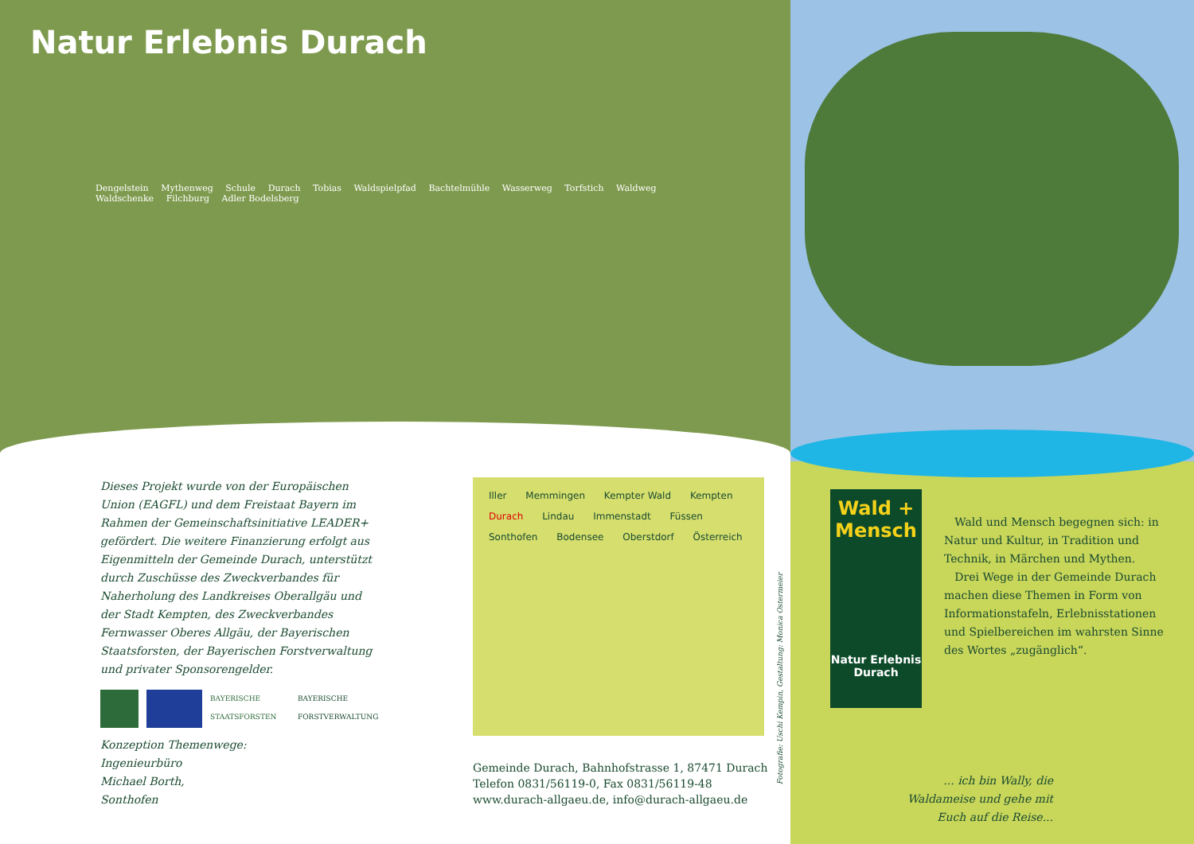Natur Erlebnis Durach
Dengelstein Mythenweg Schule Durach Tobias Waldspielpfad Bachtelmühle Wasserweg Torfstich Waldweg Waldschenke Filchburg Adler Bodelsberg
Dieses Projekt wurde von der Europäischen Union (EAGFL) und dem Freistaat Bayern im Rahmen der Gemeinschaftsinitiative LEADER+ gefördert. Die weitere Finanzierung erfolgt aus Eigenmitteln der Gemeinde Durach, unterstützt durch Zuschüsse des Zweckverbandes für Naherholung des Land­kreises Oberallgäu und der Stadt Kempten, des Zweckverbandes Fernwasser Oberes Allgäu, der Bayerischen Staatsforsten, der Bayerischen Forstverwaltung und privater Sponsorengelder.
BAYERISCHE STAATSFORSTEN
BAYERISCHE FORSTVERWALTUNG
Konzeption Themenwege:
Ingenieurbüro
Michael Borth,
Sonthofen
Iller Memmingen Kempter Wald Kempten Durach Lindau Immenstadt Füssen Sonthofen Bodensee Oberstdorf Österreich
Gemeinde Durach, Bahnhofstrasse 1, 87471 Durach
Telefon 0831/56119-0, Fax 0831/56119-48
www.durach-allgaeu.de, info@durach-allgaeu.de
Fotografie: Uschi Kempin, Gestaltung: Monica Ostermeier
Wald + Mensch
Natur Erlebnis Durach
Wald und Mensch begegnen sich: in Natur und Kultur, in Tradition und Technik, in Märchen und Mythen.
Drei Wege in der Gemeinde Durach machen diese Themen in Form von Infor­mationstafeln, Erlebnisstationen und Spiel­bereichen im wahrsten Sinne des Wortes „zugänglich“.
... ich bin Wally, die Waldameise und gehe mit Euch auf die Reise...